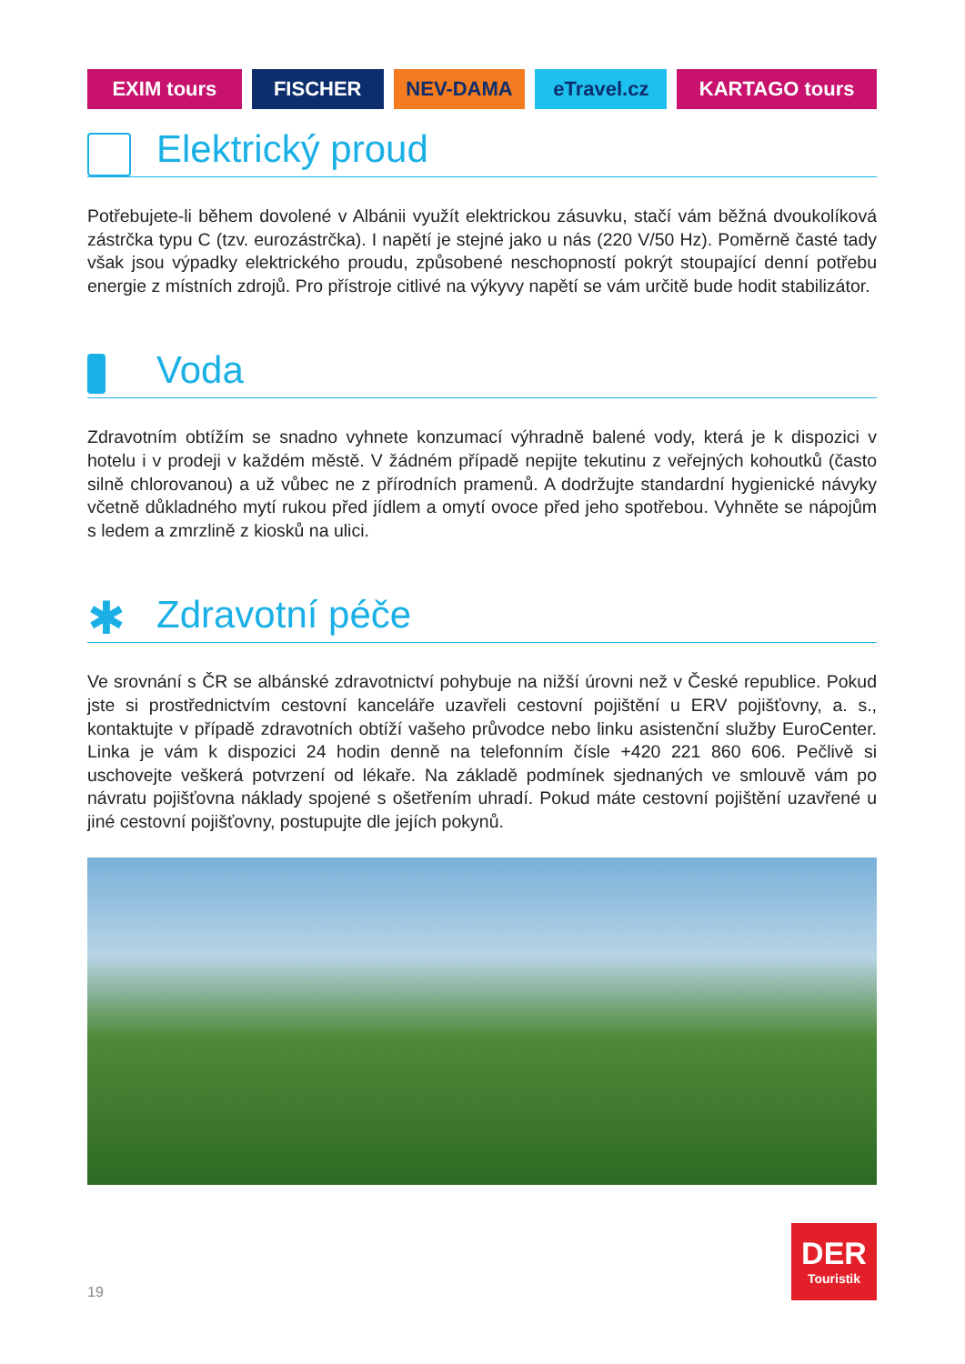EXIM tours FISCHER NEV-DAMA eTravel.cz KARTAGO tours
Elektrický proud
Potřebujete-li během dovolené v Albánii využít elektrickou zásuvku, stačí vám běžná dvoukolíková zástrčka typu C (tzv. eurozástrčka). I napětí je stejné jako u nás (220 V/50 Hz). Poměrně časté tady však jsou výpadky elektrického proudu, způsobené neschopností pokrýt stoupající denní potřebu energie z místních zdrojů. Pro přístroje citlivé na výkyvy napětí se vám určitě bude hodit stabilizátor.
Voda
Zdravotním obtížím se snadno vyhnete konzumací výhradně balené vody, která je k dispozici v hotelu i v prodeji v každém městě. V žádném případě nepijte tekutinu z veřejných kohoutků (často silně chlorovanou) a už vůbec ne z přírodních pramenů. A dodržujte standardní hygienické návyky včetně důkladného mytí rukou před jídlem a omytí ovoce před jeho spotřebou. Vyhněte se nápojům s ledem a zmrzlině z kiosků na ulici.
✱ Zdravotní péče
Ve srovnání s ČR se albánské zdravotnictví pohybuje na nižší úrovni než v České republice. Pokud jste si prostřednictvím cestovní kanceláře uzavřeli cestovní pojištění u ERV pojišťovny, a. s., kontaktujte v případě zdravotních obtíží vašeho průvodce nebo linku asistenční služby EuroCenter. Linka je vám k dispozici 24 hodin denně na telefonním čísle +420 221 860 606. Pečlivě si uschovejte veškerá potvrzení od lékaře. Na základě podmínek sjednaných ve smlouvě vám po návratu pojišťovna náklady spojené s ošetřením uhradí. Pokud máte cestovní pojištění uzavřené u jiné cestovní pojišťovny, postupujte dle jejích pokynů.
19
DER
Touristik